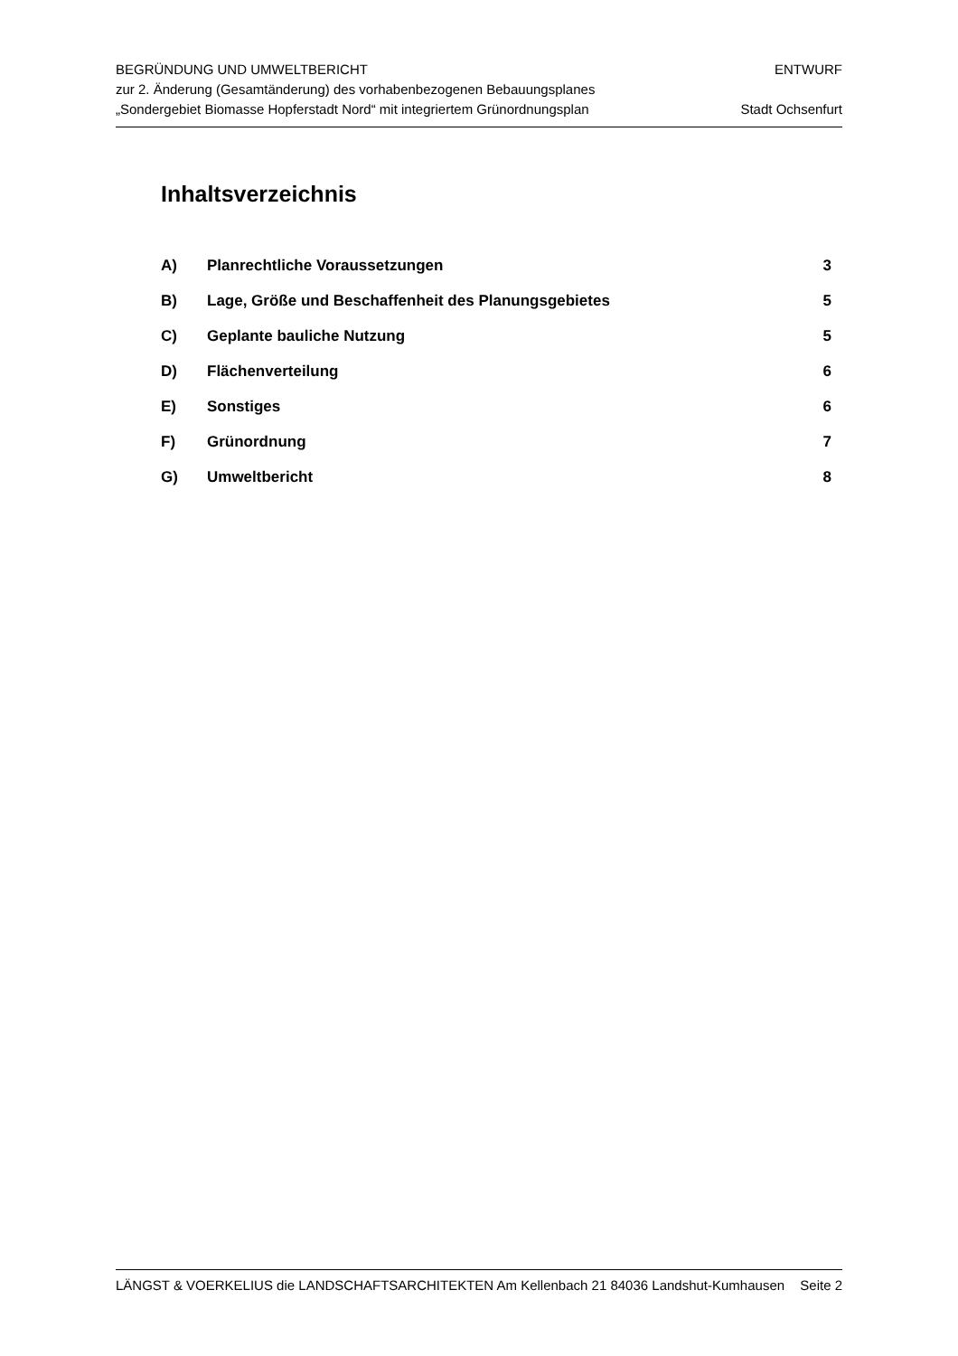BEGRÜNDUNG UND UMWELTBERICHT
zur 2. Änderung (Gesamtänderung) des vorhabenbezogenen Bebauungsplanes
„Sondergebiet Biomasse Hopferstadt Nord“ mit integriertem Grünordnungsplan
ENTWURF
Stadt Ochsenfurt
Inhaltsverzeichnis
A) Planrechtliche Voraussetzungen 3
B) Lage, Größe und Beschaffenheit des Planungsgebietes 5
C) Geplante bauliche Nutzung 5
D) Flächenverteilung 6
E) Sonstiges 6
F) Grünordnung 7
G) Umweltbericht 8
LÄNGST & VOERKELIUS die LANDSCHAFTSARCHITEKTEN Am Kellenbach 21 84036 Landshut-Kumhausen Seite 2